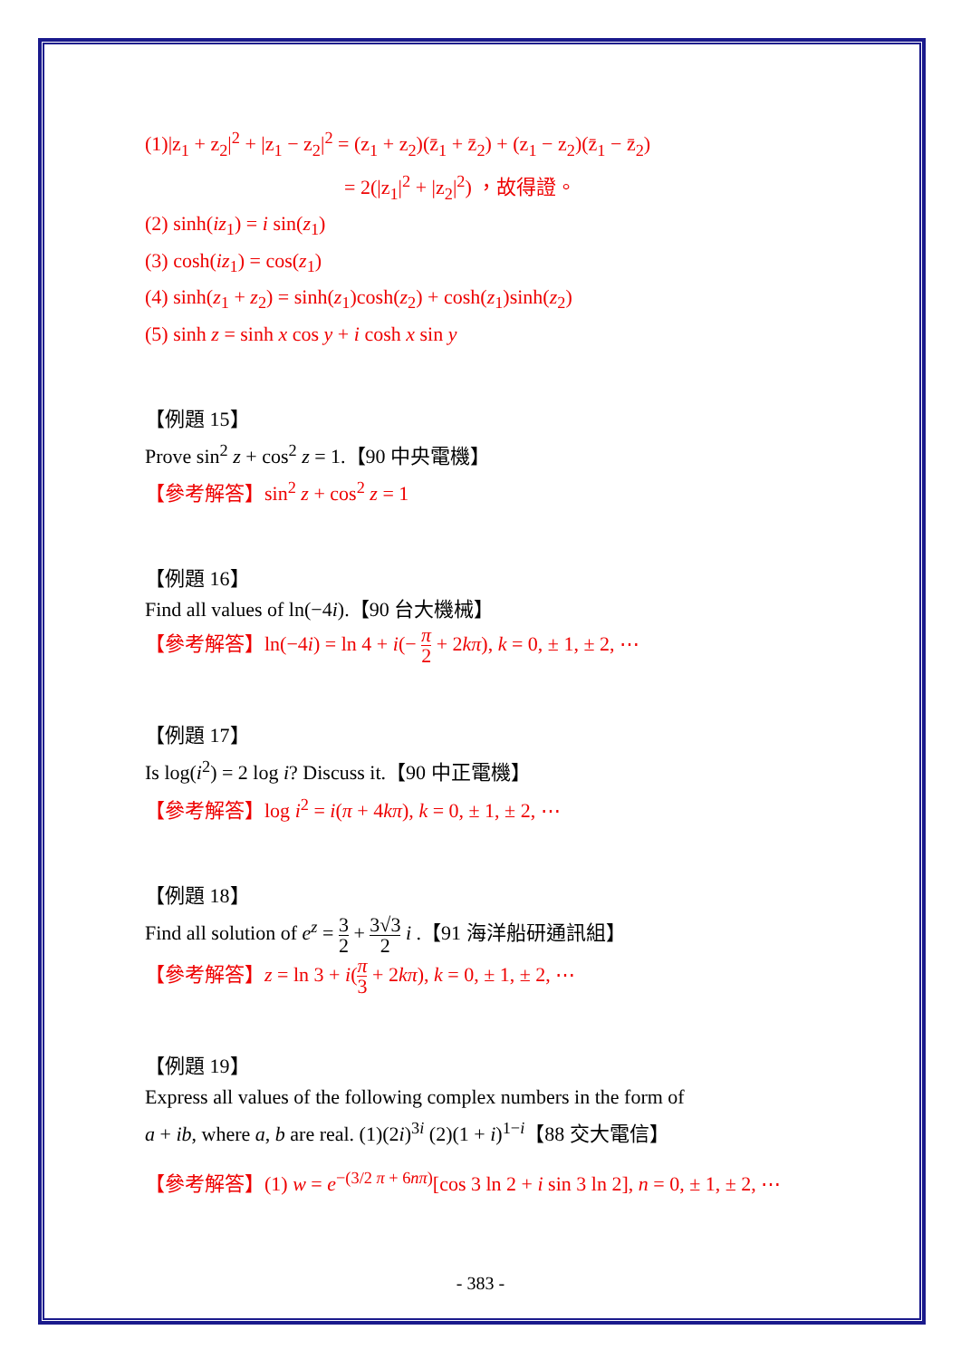(1)|z<sub>1</sub> + z<sub>2</sub>|<sup>2</sup> + |z<sub>1</sub> − z<sub>2</sub>|<sup>2</sup> = (z<sub>1</sub> + z<sub>2</sub>)(z̄<sub>1</sub> + z̄<sub>2</sub>) + (z<sub>1</sub> − z<sub>2</sub>)(z̄<sub>1</sub> − z̄<sub>2</sub>)
= 2(|z<sub>1</sub>|<sup>2</sup> + |z<sub>2</sub>|<sup>2</sup>) ，故得證。
(2) sinh(iz<sub>1</sub>) = i sin(z<sub>1</sub>)
(3) cosh(iz<sub>1</sub>) = cos(z<sub>1</sub>)
(4) sinh(z<sub>1</sub> + z<sub>2</sub>) = sinh(z<sub>1</sub>)cosh(z<sub>2</sub>) + cosh(z<sub>1</sub>)sinh(z<sub>2</sub>)
(5) sinh z = sinh x cos y + i cosh x sin y
【例題 15】
Prove sin<sup>2</sup> z + cos<sup>2</sup> z = 1.【90 中央電機】
【參考解答】sin<sup>2</sup> z + cos<sup>2</sup> z = 1
【例題 16】
Find all values of ln(−4i).【90 台大機械】
【參考解答】ln(−4i) = ln 4 + i(− π 2 + 2kπ), k = 0, ± 1, ± 2, ⋯
【例題 17】
Is log(i<sup>2</sup>) = 2 log i? Discuss it.【90 中正電機】
【參考解答】log i<sup>2</sup> = i(π + 4kπ), k = 0, ± 1, ± 2, ⋯
【例題 18】
Find all solution of e<sup>z</sup> = 3 2 + 3√3 2 i .【91 海洋船研通訊組】
【參考解答】z = ln 3 + i(π 3 + 2kπ), k = 0, ± 1, ± 2, ⋯
【例題 19】
Express all values of the following complex numbers in the form of
a + ib, where a, b are real. (1)(2i)<sup>3i</sup> (2)(1 + i)<sup>1−i</sup>【88 交大電信】
【參考解答】(1) w = e<sup>−(3/2 π + 6nπ)</sup>[cos 3 ln 2 + i sin 3 ln 2], n = 0, ± 1, ± 2, ⋯
- 383 -